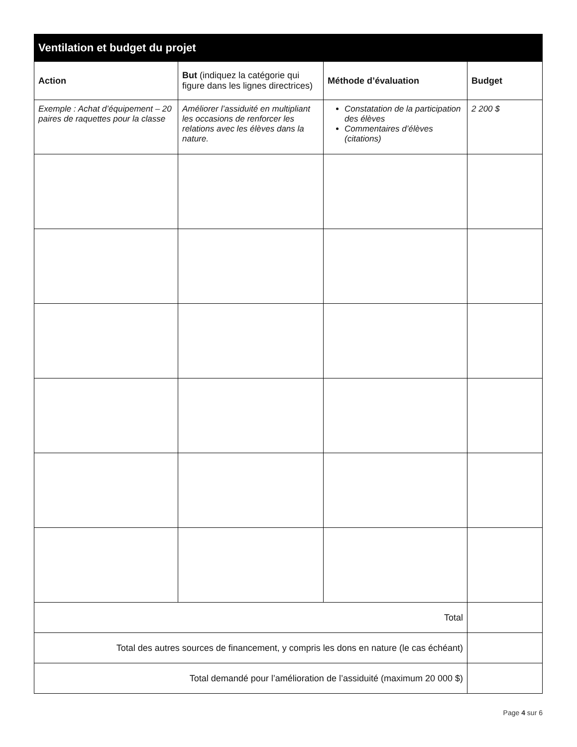| Ventilation et budget du projet | | | |
| --- | --- | --- | --- |
| Action | But (indiquez la catégorie qui figure dans les lignes directrices) | Méthode d’évaluation | Budget |
| Exemple : Achat d’équipement – 20 paires de raquettes pour la classe | Améliorer l’assiduité en multipliant les occasions de renforcer les relations avec les élèves dans la nature. | Constatation de la participation des élèves Commentaires d’élèves (citations) | 2 200 $ |
| Total | | | |
| Total des autres sources de financement, y compris les dons en nature (le cas échéant) | | | |
| Total demandé pour l’amélioration de l’assiduité (maximum 20 000 $) | | | |
Page 4 sur 6